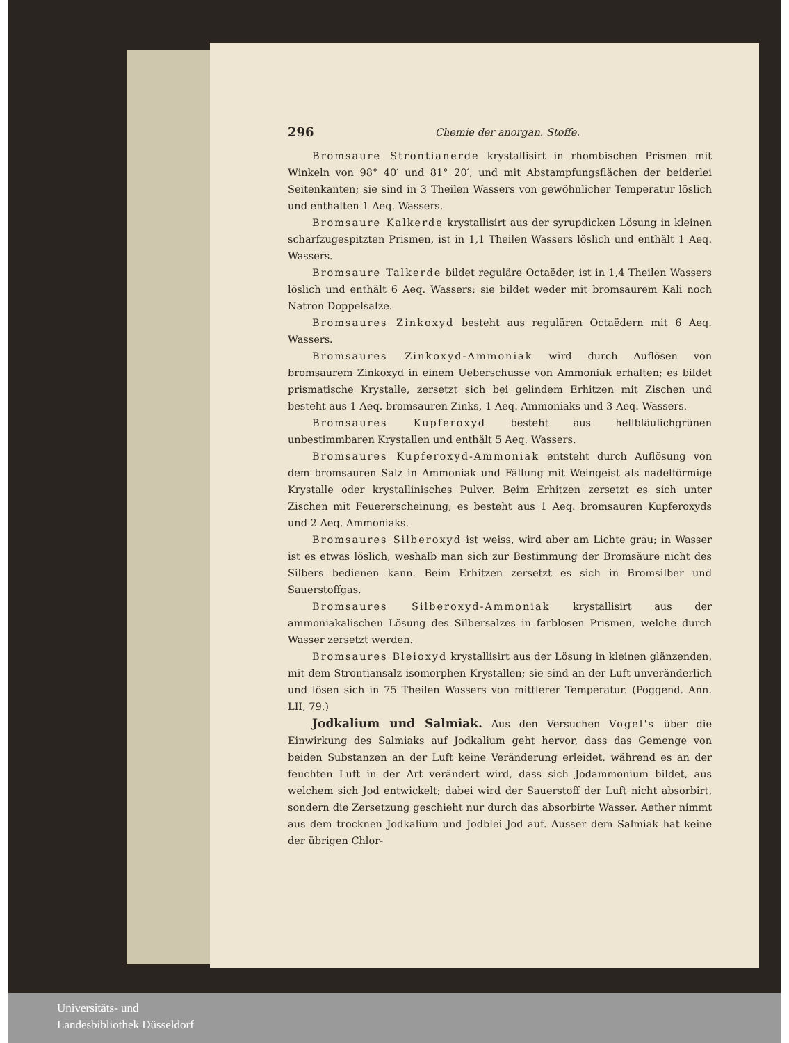296 Chemie der anorgan. Stoffe.
Bromsaure Strontianerde krystallisirt in rhombischen Prismen mit Winkeln von 98° 40′ und 81° 20′, und mit Abstampfungsflächen der beiderlei Seitenkanten; sie sind in 3 Theilen Wassers von gewöhnlicher Temperatur löslich und enthalten 1 Aeq. Wassers.
Bromsaure Kalkerde krystallisirt aus der syrupdicken Lösung in kleinen scharfzugespitzten Prismen, ist in 1,1 Theilen Wassers löslich und enthält 1 Aeq. Wassers.
Bromsaure Talkerde bildet reguläre Octaëder, ist in 1,4 Theilen Wassers löslich und enthält 6 Aeq. Wassers; sie bildet weder mit bromsaurem Kali noch Natron Doppelsalze.
Bromsaures Zinkoxyd besteht aus regulären Octaëdern mit 6 Aeq. Wassers.
Bromsaures Zinkoxyd-Ammoniak wird durch Auflösen von bromsaurem Zinkoxyd in einem Ueberschusse von Ammoniak erhalten; es bildet prismatische Krystalle, zersetzt sich bei gelindem Erhitzen mit Zischen und besteht aus 1 Aeq. bromsauren Zinks, 1 Aeq. Ammoniaks und 3 Aeq. Wassers.
Bromsaures Kupferoxyd besteht aus hellbläulichgrünen unbestimmbaren Krystallen und enthält 5 Aeq. Wassers.
Bromsaures Kupferoxyd-Ammoniak entsteht durch Auflösung von dem bromsauren Salz in Ammoniak und Fällung mit Weingeist als nadelförmige Krystalle oder krystallinisches Pulver. Beim Erhitzen zersetzt es sich unter Zischen mit Feuererscheinung; es besteht aus 1 Aeq. bromsauren Kupferoxyds und 2 Aeq. Ammoniaks.
Bromsaures Silberoxyd ist weiss, wird aber am Lichte grau; in Wasser ist es etwas löslich, weshalb man sich zur Bestimmung der Bromsäure nicht des Silbers bedienen kann. Beim Erhitzen zersetzt es sich in Bromsilber und Sauerstoffgas.
Bromsaures Silberoxyd-Ammoniak krystallisirt aus der ammoniakalischen Lösung des Silbersalzes in farblosen Prismen, welche durch Wasser zersetzt werden.
Bromsaures Bleioxyd krystallisirt aus der Lösung in kleinen glänzenden, mit dem Strontiansalz isomorphen Krystallen; sie sind an der Luft unveränderlich und lösen sich in 75 Theilen Wassers von mittlerer Temperatur. (Poggend. Ann. LII, 79.)
Jodkalium und Salmiak. Aus den Versuchen Vogel's über die Einwirkung des Salmiaks auf Jodkalium geht hervor, dass das Gemenge von beiden Substanzen an der Luft keine Veränderung erleidet, während es an der feuchten Luft in der Art verändert wird, dass sich Jodammonium bildet, aus welchem sich Jod entwickelt; dabei wird der Sauerstoff der Luft nicht absorbirt, sondern die Zersetzung geschieht nur durch das absorbirte Wasser. Aether nimmt aus dem trocknen Jodkalium und Jodblei Jod auf. Ausser dem Salmiak hat keine der übrigen Chlor-
Universitäts- und
Landesbibliothek Düsseldorf